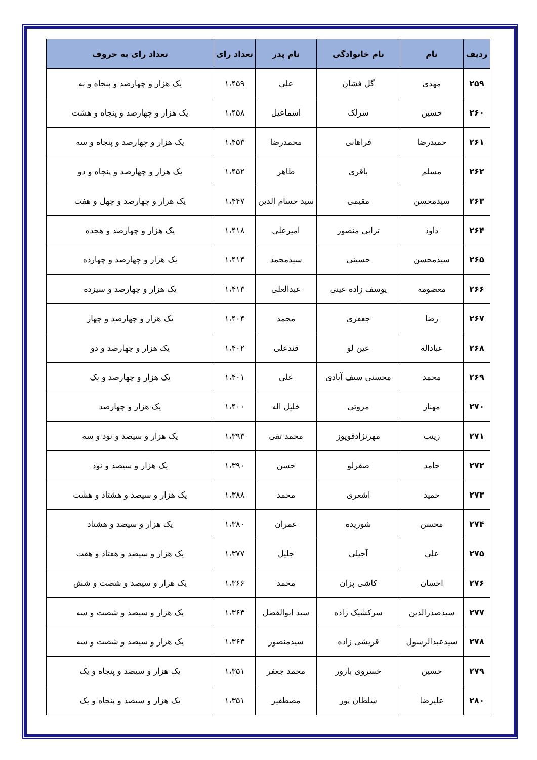| ردیف | نام | نام خانوادگی | نام پدر | تعداد رای | تعداد رای به حروف |
| --- | --- | --- | --- | --- | --- |
| ۲۵۹ | مهدی | گل فشان | علی | ۱،۴۵۹ | یک هزار و چهارصد و پنجاه و نه |
| ۲۶۰ | حسین | سرلک | اسماعیل | ۱،۴۵۸ | یک هزار و چهارصد و پنجاه و هشت |
| ۲۶۱ | حمیدرضا | فراهانی | محمدرضا | ۱،۴۵۳ | یک هزار و چهارصد و پنجاه و سه |
| ۲۶۲ | مسلم | باقری | طاهر | ۱،۴۵۲ | یک هزار و چهارصد و پنجاه و دو |
| ۲۶۳ | سیدمحسن | مقیمی | سید حسام الدین | ۱،۴۴۷ | یک هزار و چهارصد و چهل و هفت |
| ۲۶۴ | داود | ترابی منصور | امیرعلی | ۱،۴۱۸ | یک هزار و چهارصد و هجده |
| ۲۶۵ | سیدمحسن | حسینی | سیدمحمد | ۱،۴۱۴ | یک هزار و چهارصد و چهارده |
| ۲۶۶ | معصومه | یوسف زاده عینی | عبدالعلی | ۱،۴۱۳ | یک هزار و چهارصد و سیزده |
| ۲۶۷ | رضا | جعفری | محمد | ۱،۴۰۴ | یک هزار و چهارصد و چهار |
| ۲۶۸ | عباداله | عین لو | قندعلی | ۱،۴۰۲ | یک هزار و چهارصد و دو |
| ۲۶۹ | محمد | محسنی سیف آبادی | علی | ۱،۴۰۱ | یک هزار و چهارصد و یک |
| ۲۷۰ | مهناز | مروتی | خلیل اله | ۱،۴۰۰ | یک هزار و چهارصد |
| ۲۷۱ | زینب | مهرنژادقوپوز | محمد تقی | ۱،۳۹۳ | یک هزار و سیصد و نود و سه |
| ۲۷۲ | حامد | صفرلو | حسن | ۱،۳۹۰ | یک هزار و سیصد و نود |
| ۲۷۳ | حمید | اشعری | محمد | ۱،۳۸۸ | یک هزار و سیصد و هشتاد و هشت |
| ۲۷۴ | محسن | شوریده | عمران | ۱،۳۸۰ | یک هزار و سیصد و هشتاد |
| ۲۷۵ | علی | آجیلی | جلیل | ۱،۳۷۷ | یک هزار و سیصد و هفتاد و هفت |
| ۲۷۶ | احسان | کاشی پزان | محمد | ۱،۳۶۶ | یک هزار و سیصد و شصت و شش |
| ۲۷۷ | سیدصدرالدین | سرکشیک زاده | سید ابوالفضل | ۱،۳۶۳ | یک هزار و سیصد و شصت و سه |
| ۲۷۸ | سیدعبدالرسول | قریشی زاده | سیدمنصور | ۱،۳۶۳ | یک هزار و سیصد و شصت و سه |
| ۲۷۹ | حسین | خسروی بارور | محمد جعفر | ۱،۳۵۱ | یک هزار و سیصد و پنجاه و یک |
| ۲۸۰ | علیرضا | سلطان پور | مصطفیر | ۱،۳۵۱ | یک هزار و سیصد و پنجاه و یک |